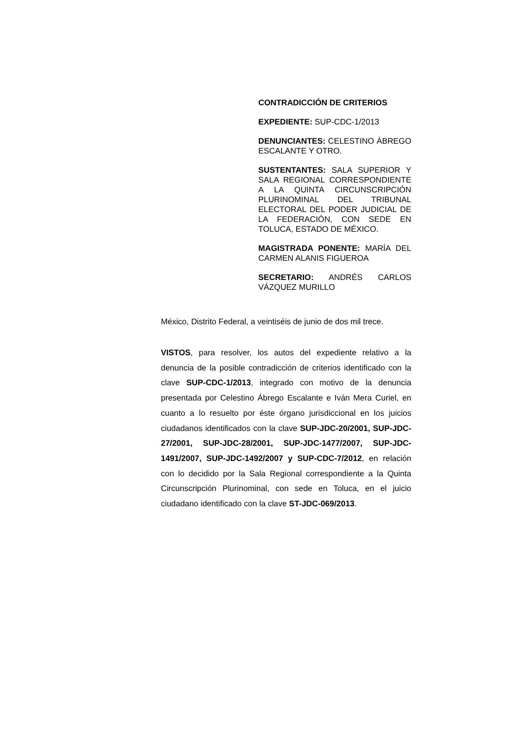CONTRADICCIÓN DE CRITERIOS
EXPEDIENTE: SUP-CDC-1/2013
DENUNCIANTES: CELESTINO ÁBREGO ESCALANTE Y OTRO.
SUSTENTANTES: SALA SUPERIOR Y SALA REGIONAL CORRESPONDIENTE A LA QUINTA CIRCUNSCRIPCIÓN PLURINOMINAL DEL TRIBUNAL ELECTORAL DEL PODER JUDICIAL DE LA FEDERACIÓN, CON SEDE EN TOLUCA, ESTADO DE MÉXICO.
MAGISTRADA PONENTE: MARÍA DEL CARMEN ALANIS FIGUEROA
SECRETARIO: ANDRÉS CARLOS VÁZQUEZ MURILLO
México, Distrito Federal, a veintiséis de junio de dos mil trece.
VISTOS, para resolver, los autos del expediente relativo a la denuncia de la posible contradicción de criterios identificado con la clave SUP-CDC-1/2013, integrado con motivo de la denuncia presentada por Celestino Ábrego Escalante e Iván Mera Curiel, en cuanto a lo resuelto por éste órgano jurisdiccional en los juicios ciudadanos identificados con la clave SUP-JDC-20/2001, SUP-JDC-27/2001, SUP-JDC-28/2001, SUP-JDC-1477/2007, SUP-JDC-1491/2007, SUP-JDC-1492/2007 y SUP-CDC-7/2012, en relación con lo decidido por la Sala Regional correspondiente a la Quinta Circunscripción Plurinominal, con sede en Toluca, en el juicio ciudadano identificado con la clave ST-JDC-069/2013.